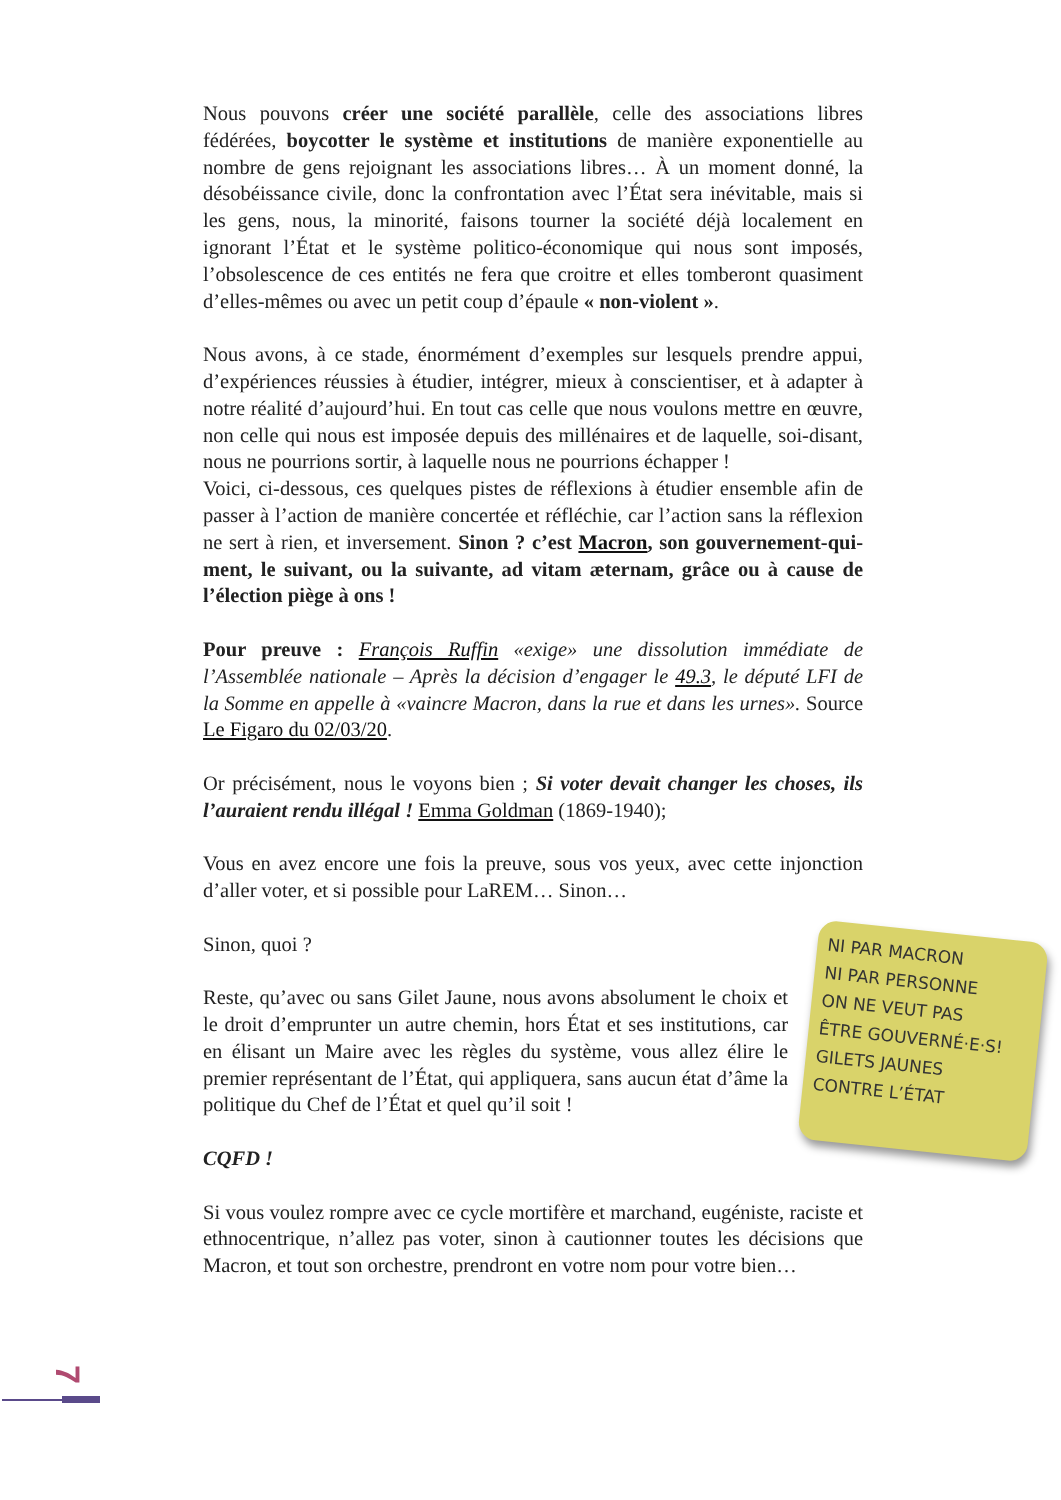Nous pouvons créer une société parallèle, celle des associations libres fédérées, boycotter le système et institutions de manière exponentielle au nombre de gens rejoignant les associations libres… À un moment donné, la désobéissance civile, donc la confrontation avec l’État sera inévitable, mais si les gens, nous, la minorité, faisons tourner la société déjà localement en ignorant l’État et le système politico-économique qui nous sont imposés, l’obsolescence de ces entités ne fera que croitre et elles tomberont quasiment d’elles-mêmes ou avec un petit coup d’épaule « non-violent ».
Nous avons, à ce stade, énormément d’exemples sur lesquels prendre appui, d’expériences réussies à étudier, intégrer, mieux à conscientiser, et à adapter à notre réalité d’aujourd’hui. En tout cas celle que nous voulons mettre en œuvre, non celle qui nous est imposée depuis des millénaires et de laquelle, soi-disant, nous ne pourrions sortir, à laquelle nous ne pourrions échapper !
Voici, ci-dessous, ces quelques pistes de réflexions à étudier ensemble afin de passer à l’action de manière concertée et réfléchie, car l’action sans la réflexion ne sert à rien, et inversement. Sinon ? c’est Macron, son gouvernement-qui-ment, le suivant, ou la suivante, ad vitam æternam, grâce ou à cause de l’élection piège à ons !
Pour preuve : François Ruffin «exige» une dissolution immédiate de l’Assemblée nationale – Après la décision d’engager le 49.3, le député LFI de la Somme en appelle à «vaincre Macron, dans la rue et dans les urnes». Source Le Figaro du 02/03/20.
Or précisément, nous le voyons bien ; Si voter devait changer les choses, ils l’auraient rendu illégal ! Emma Goldman (1869-1940);
Vous en avez encore une fois la preuve, sous vos yeux, avec cette injonction d’aller voter, et si possible pour LaREM… Sinon…
NI PAR MACRON
NI PAR PERSONNE
ON NE VEUT PAS
ÊTRE GOUVERNÉ·E·S!
GILETS JAUNES
CONTRE L’ÉTAT
Sinon, quoi ?
Reste, qu’avec ou sans Gilet Jaune, nous avons absolument le choix et le droit d’emprunter un autre chemin, hors État et ses institutions, car en élisant un Maire avec les règles du système, vous allez élire le premier représentant de l’État, qui appliquera, sans aucun état d’âme la politique du Chef de l’État et quel qu’il soit !
CQFD !
Si vous voulez rompre avec ce cycle mortifère et marchand, eugéniste, raciste et ethnocentrique, n’allez pas voter, sinon à cautionner toutes les décisions que Macron, et tout son orchestre, prendront en votre nom pour votre bien…
7